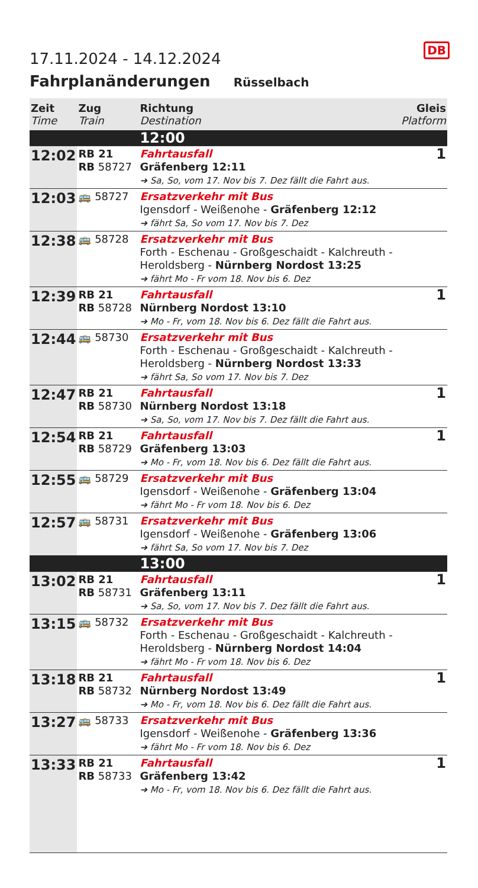17.11.2024 - 14.12.2024
DB
Fahrplanänderungen Rüsselbach
| Zeit Time | Zug Train | Richtung Destination | Gleis Platform |
| --- | --- | --- | --- |
| | | 12:00 | |
| 12:02 | RB 21 RB 58727 | Fahrtausfall Gräfenberg 12:11 ➔ Sa, So, vom 17. Nov bis 7. Dez fällt die Fahrt aus. | 1 |
| 12:03 | 🚌 58727 | Ersatzverkehr mit Bus Igensdorf - Weißenohe - Gräfenberg 12:12 ➔ fährt Sa, So vom 17. Nov bis 7. Dez | |
| 12:38 | 🚌 58728 | Ersatzverkehr mit Bus Forth - Eschenau - Großgeschaidt - Kalchreuth - Heroldsberg - Nürnberg Nordost 13:25 ➔ fährt Mo - Fr vom 18. Nov bis 6. Dez | |
| 12:39 | RB 21 RB 58728 | Fahrtausfall Nürnberg Nordost 13:10 ➔ Mo - Fr, vom 18. Nov bis 6. Dez fällt die Fahrt aus. | 1 |
| 12:44 | 🚌 58730 | Ersatzverkehr mit Bus Forth - Eschenau - Großgeschaidt - Kalchreuth - Heroldsberg - Nürnberg Nordost 13:33 ➔ fährt Sa, So vom 17. Nov bis 7. Dez | |
| 12:47 | RB 21 RB 58730 | Fahrtausfall Nürnberg Nordost 13:18 ➔ Sa, So, vom 17. Nov bis 7. Dez fällt die Fahrt aus. | 1 |
| 12:54 | RB 21 RB 58729 | Fahrtausfall Gräfenberg 13:03 ➔ Mo - Fr, vom 18. Nov bis 6. Dez fällt die Fahrt aus. | 1 |
| 12:55 | 🚌 58729 | Ersatzverkehr mit Bus Igensdorf - Weißenohe - Gräfenberg 13:04 ➔ fährt Mo - Fr vom 18. Nov bis 6. Dez | |
| 12:57 | 🚌 58731 | Ersatzverkehr mit Bus Igensdorf - Weißenohe - Gräfenberg 13:06 ➔ fährt Sa, So vom 17. Nov bis 7. Dez | |
| | | 13:00 | |
| 13:02 | RB 21 RB 58731 | Fahrtausfall Gräfenberg 13:11 ➔ Sa, So, vom 17. Nov bis 7. Dez fällt die Fahrt aus. | 1 |
| 13:15 | 🚌 58732 | Ersatzverkehr mit Bus Forth - Eschenau - Großgeschaidt - Kalchreuth - Heroldsberg - Nürnberg Nordost 14:04 ➔ fährt Mo - Fr vom 18. Nov bis 6. Dez | |
| 13:18 | RB 21 RB 58732 | Fahrtausfall Nürnberg Nordost 13:49 ➔ Mo - Fr, vom 18. Nov bis 6. Dez fällt die Fahrt aus. | 1 |
| 13:27 | 🚌 58733 | Ersatzverkehr mit Bus Igensdorf - Weißenohe - Gräfenberg 13:36 ➔ fährt Mo - Fr vom 18. Nov bis 6. Dez | |
| 13:33 | RB 21 RB 58733 | Fahrtausfall Gräfenberg 13:42 ➔ Mo - Fr, vom 18. Nov bis 6. Dez fällt die Fahrt aus. | 1 |